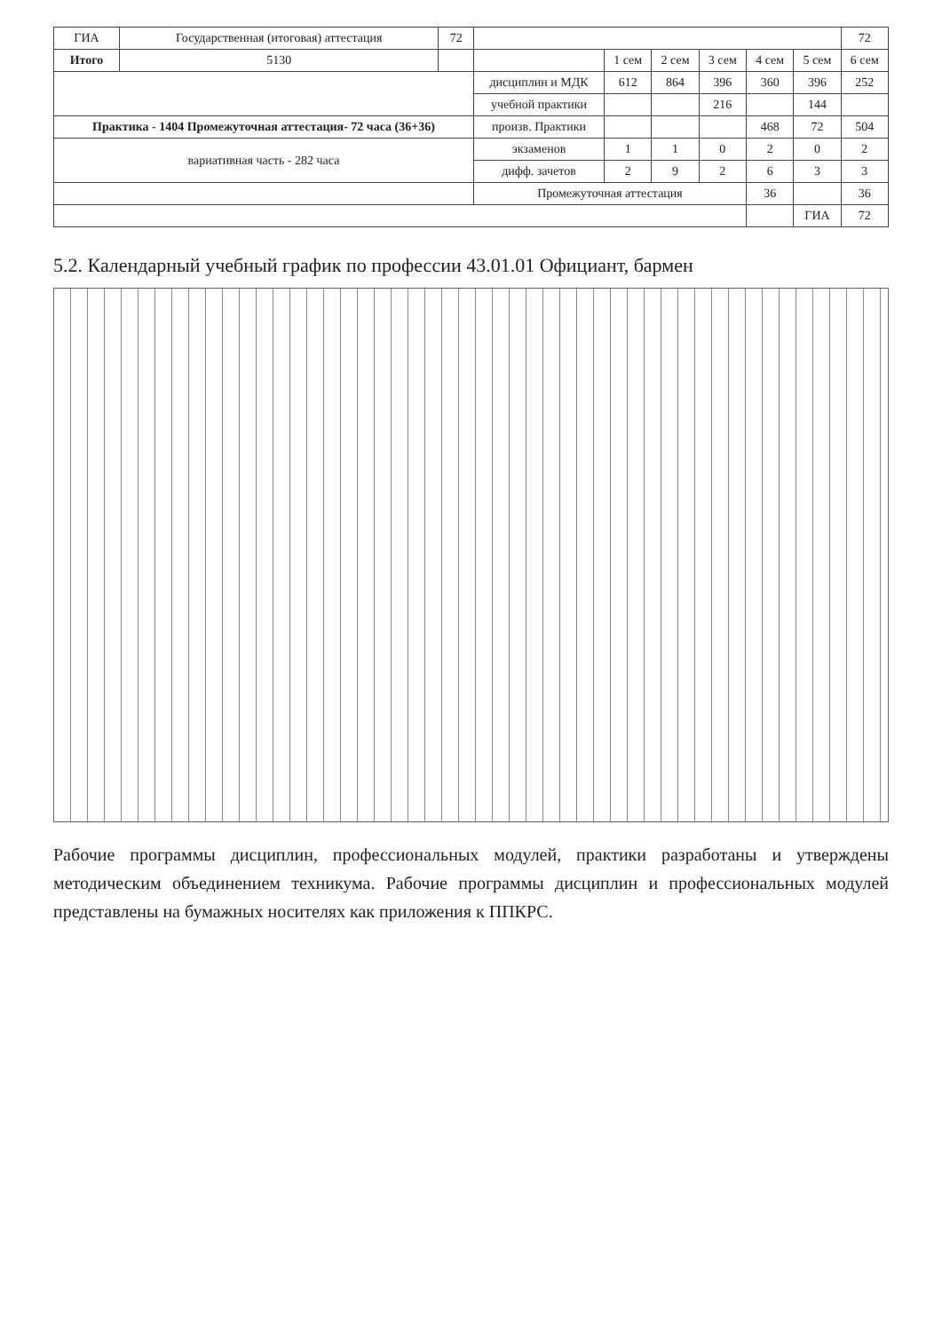| ГИА | Государственная (итоговая) аттестация | | 72 | | | | | | | 72 |
| Итого | | 5130 | | | 1 сем | 2 сем | 3 сем | 4 сем | 5 сем | 6 сем |
| | | | | дисциплин и МДК | 612 | 864 | 396 | 360 | 396 | 252 |
| | | | | учебной практики | | | 216 | | 144 | |
| Практика - 1404 Промежуточная аттестация- 72 часа (36+36) | | | | произв. Практики | | | | 468 | 72 | 504 |
| вариативная часть - 282 часа | | | | экзаменов | 1 | 1 | 0 | 2 | 0 | 2 |
| | | | | дифф. зачетов | 2 | 9 | 2 | 6 | 3 | 3 |
| | | | | Промежуточная аттестация | | | | 36 | | 36 |
| | | | | | | | | | ГИА | 72 |
5.2. Календарный учебный график по профессии 43.01.01 Официант, бармен
Рабочие программы дисциплин, профессиональных модулей, практики разработаны и утверждены методическим объединением техникума. Рабочие программы дисциплин и профессиональных модулей представлены на бумажных носителях как приложения к ППКРС.